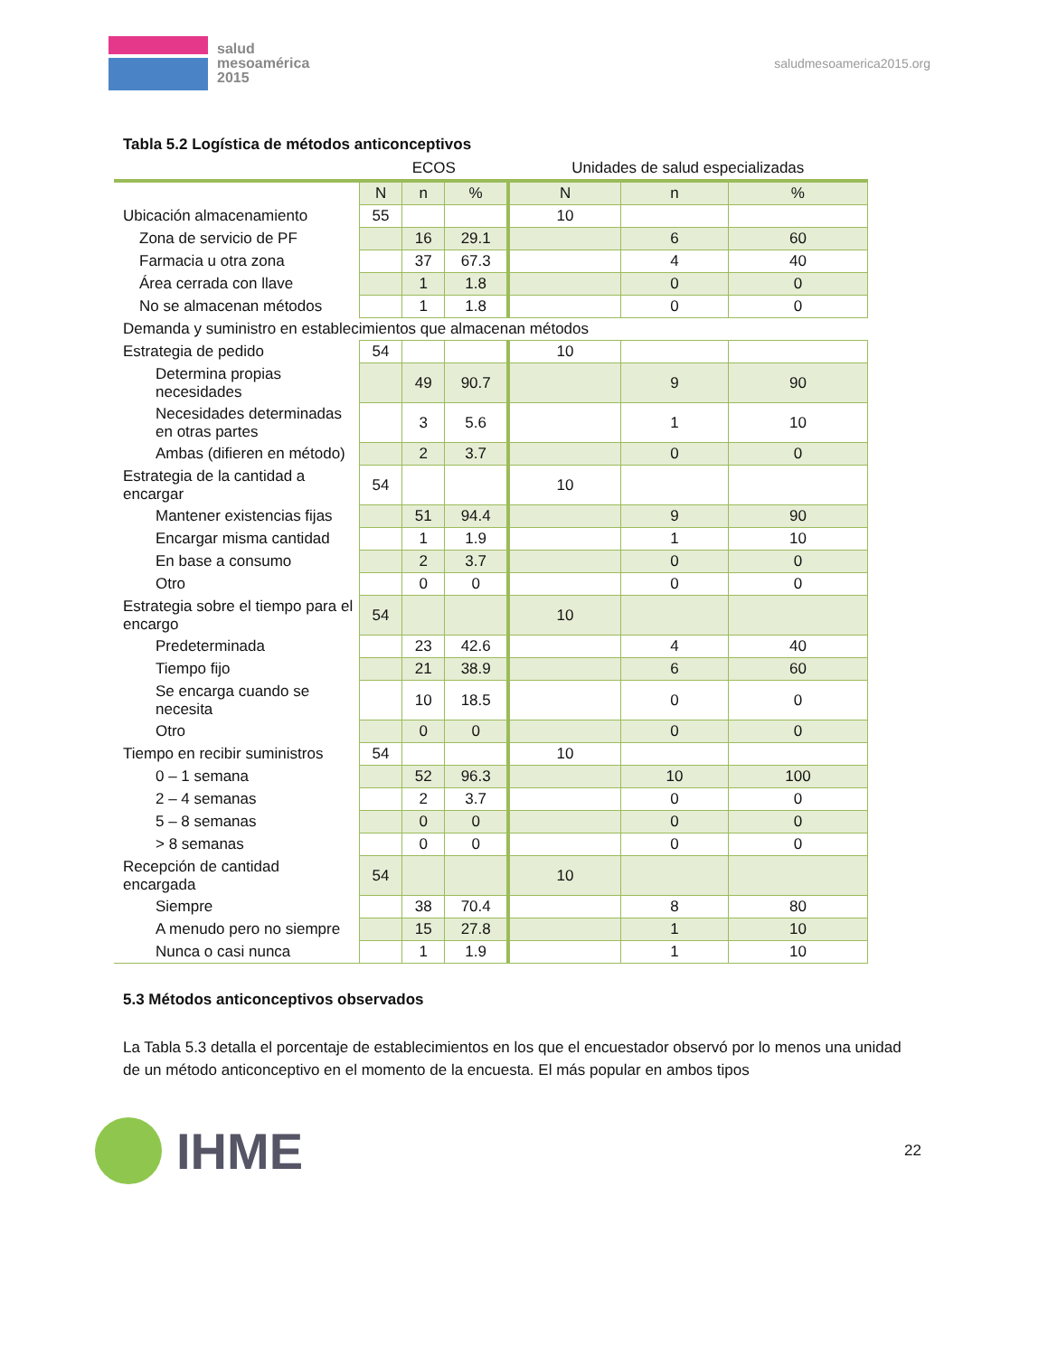salud
mesoamérica
2015
saludmesoamerica2015.org
Tabla 5.2 Logística de métodos anticonceptivos
| | ECOS | | | Unidades de salud especializadas | | |
| --- | --- | --- | --- | --- | --- | --- |
| | N | n | % | N | n | % |
| Ubicación almacenamiento | 55 | | | 10 | | |
| Zona de servicio de PF | | 16 | 29.1 | | 6 | 60 |
| Farmacia u otra zona | | 37 | 67.3 | | 4 | 40 |
| Área cerrada con llave | | 1 | 1.8 | | 0 | 0 |
| No se almacenan métodos | | 1 | 1.8 | | 0 | 0 |
| Demanda y suministro en establecimientos que almacenan métodos | | | | | | |
| Estrategia de pedido | 54 | | | 10 | | |
| Determina propias necesidades | | 49 | 90.7 | | 9 | 90 |
| Necesidades determinadas en otras partes | | 3 | 5.6 | | 1 | 10 |
| Ambas (difieren en método) | | 2 | 3.7 | | 0 | 0 |
| Estrategia de la cantidad a encargar | 54 | | | 10 | | |
| Mantener existencias fijas | | 51 | 94.4 | | 9 | 90 |
| Encargar misma cantidad | | 1 | 1.9 | | 1 | 10 |
| En base a consumo | | 2 | 3.7 | | 0 | 0 |
| Otro | | 0 | 0 | | 0 | 0 |
| Estrategia sobre el tiempo para el encargo | 54 | | | 10 | | |
| Predeterminada | | 23 | 42.6 | | 4 | 40 |
| Tiempo fijo | | 21 | 38.9 | | 6 | 60 |
| Se encarga cuando se necesita | | 10 | 18.5 | | 0 | 0 |
| Otro | | 0 | 0 | | 0 | 0 |
| Tiempo en recibir suministros | 54 | | | 10 | | |
| 0 – 1 semana | | 52 | 96.3 | | 10 | 100 |
| 2 – 4 semanas | | 2 | 3.7 | | 0 | 0 |
| 5 – 8 semanas | | 0 | 0 | | 0 | 0 |
| > 8 semanas | | 0 | 0 | | 0 | 0 |
| Recepción de cantidad encargada | 54 | | | 10 | | |
| Siempre | | 38 | 70.4 | | 8 | 80 |
| A menudo pero no siempre | | 15 | 27.8 | | 1 | 10 |
| Nunca o casi nunca | | 1 | 1.9 | | 1 | 10 |
5.3 Métodos anticonceptivos observados
La Tabla 5.3 detalla el porcentaje de establecimientos en los que el encuestador observó por lo menos una unidad de un método anticonceptivo en el momento de la encuesta. El más popular en ambos tipos
IHME
22